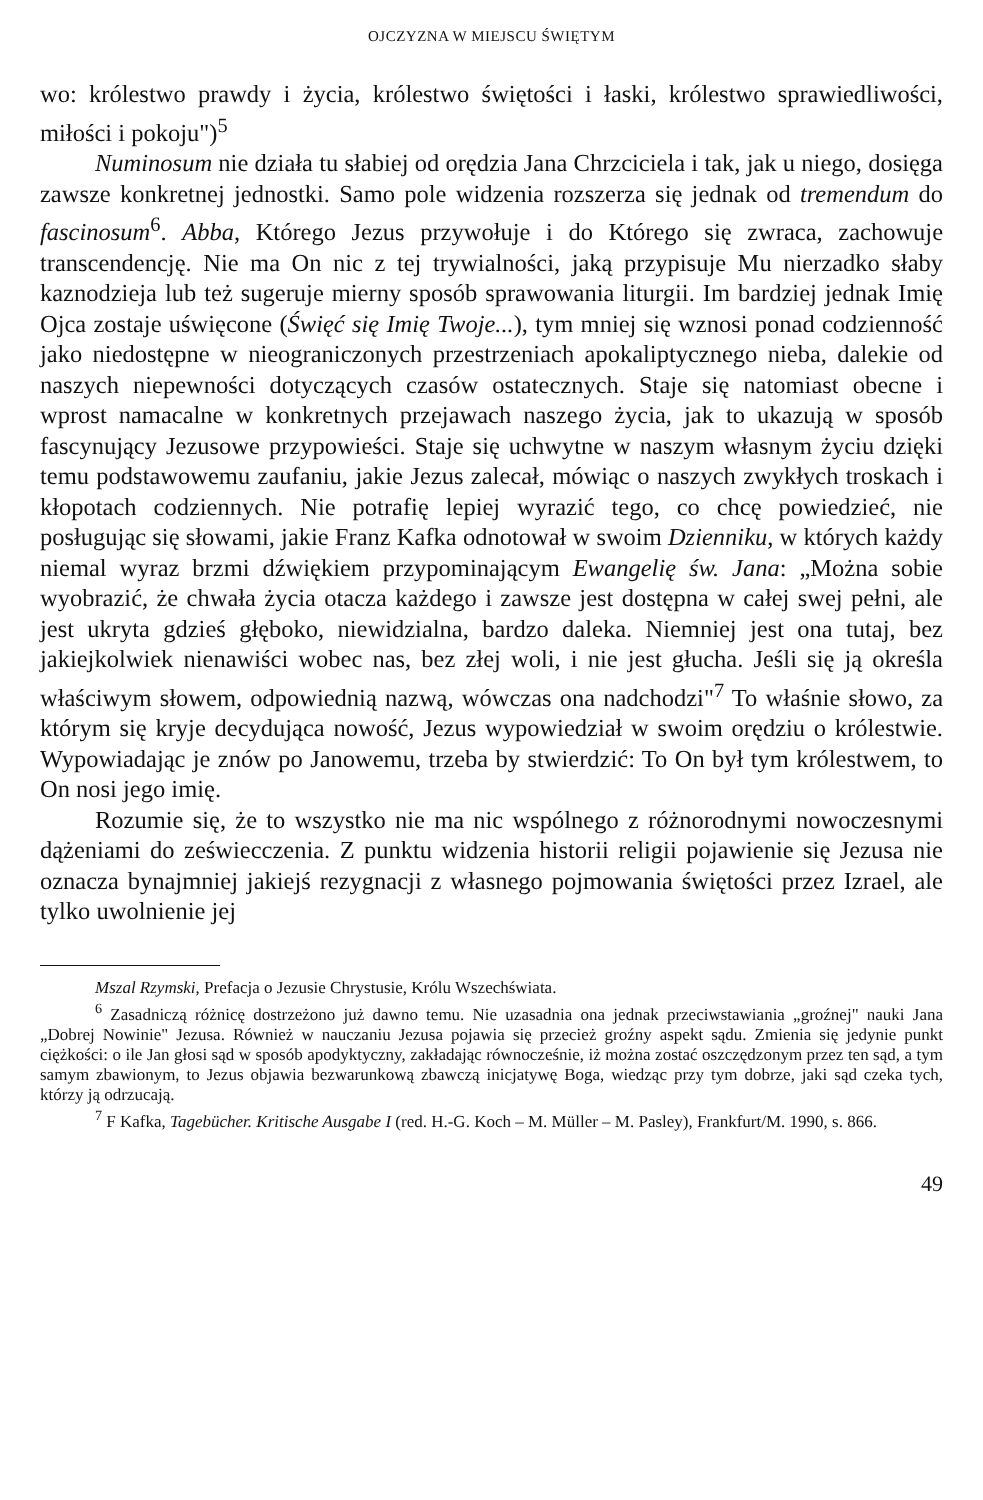OJCZYZNA W MIEJSCU ŚWIĘTYM
wo: królestwo prawdy i życia, królestwo świętości i łaski, królestwo sprawiedliwości, miłości i pokoju")<sup>5</sup>
Numinosum nie działa tu słabiej od orędzia Jana Chrzciciela i tak, jak u niego, dosięga zawsze konkretnej jednostki. Samo pole widzenia rozszerza się jednak od tremendum do fascinosum<sup>6</sup>. Abba, Którego Jezus przywołuje i do Którego się zwraca, zachowuje transcendencję. Nie ma On nic z tej trywialności, jaką przypisuje Mu nierzadko słaby kaznodzieja lub też sugeruje mierny sposób sprawowania liturgii. Im bardziej jednak Imię Ojca zostaje uświęcone (Święć się Imię Twoje...), tym mniej się wznosi ponad codzienność jako niedostępne w nieograniczonych przestrzeniach apokaliptycznego nieba, dalekie od naszych niepewności dotyczących czasów ostatecznych. Staje się natomiast obecne i wprost namacalne w konkretnych przejawach naszego życia, jak to ukazują w sposób fascynujący Jezusowe przypowieści. Staje się uchwytne w naszym własnym życiu dzięki temu podstawowemu zaufaniu, jakie Jezus zalecał, mówiąc o naszych zwykłych troskach i kłopotach codziennych. Nie potrafię lepiej wyrazić tego, co chcę powiedzieć, nie posługując się słowami, jakie Franz Kafka odnotował w swoim Dzienniku, w których każdy niemal wyraz brzmi dźwiękiem przypominającym Ewangelię św. Jana: „Można sobie wyobrazić, że chwała życia otacza każdego i zawsze jest dostępna w całej swej pełni, ale jest ukryta gdzieś głęboko, niewidzialna, bardzo daleka. Niemniej jest ona tutaj, bez jakiejkolwiek nienawiści wobec nas, bez złej woli, i nie jest głucha. Jeśli się ją określa właściwym słowem, odpowiednią nazwą, wówczas ona nadchodzi"<sup>7</sup> To właśnie słowo, za którym się kryje decydująca nowość, Jezus wypowiedział w swoim orędziu o królestwie. Wypowiadając je znów po Janowemu, trzeba by stwierdzić: To On był tym królestwem, to On nosi jego imię.
Rozumie się, że to wszystko nie ma nic wspólnego z różnorodnymi nowoczesnymi dążeniami do zeświecczenia. Z punktu widzenia historii religii pojawienie się Jezusa nie oznacza bynajmniej jakiejś rezygnacji z własnego pojmowania świętości przez Izrael, ale tylko uwolnienie jej
Mszal Rzymski, Prefacja o Jezusie Chrystusie, Królu Wszechświata.
<sup>6</sup> Zasadniczą różnicę dostrzeżono już dawno temu. Nie uzasadnia ona jednak przeciwstawiania „groźnej" nauki Jana „Dobrej Nowinie" Jezusa. Również w nauczaniu Jezusa pojawia się przecież groźny aspekt sądu. Zmienia się jedynie punkt ciężkości: o ile Jan głosi sąd w sposób apodyktyczny, zakładając równocześnie, iż można zostać oszczędzonym przez ten sąd, a tym samym zbawionym, to Jezus objawia bezwarunkową zbawczą inicjatywę Boga, wiedząc przy tym dobrze, jaki sąd czeka tych, którzy ją odrzucają.
<sup>7</sup> F Kafka, Tagebücher. Kritische Ausgabe I (red. H.-G. Koch – M. Müller – M. Pasley), Frankfurt/M. 1990, s. 866.
49